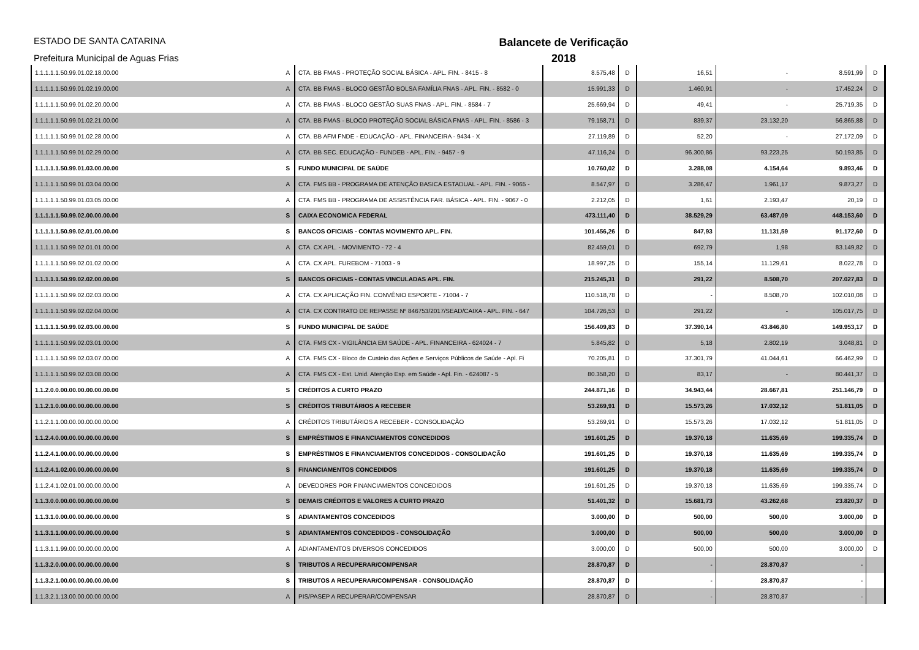ESTADO DE SANTA CATARINA
Prefeitura Municipal de Aguas Frias
Balancete de Verificação
2018
| 1.1.1.1.1.50.99.01.02.18.00.00 | A | CTA. BB FMAS - PROTEÇÃO SOCIAL BÁSICA - APL. FIN. - 8415 - 8 | 8.575,48 | D | 16,51 | - | 8.591,99 | D |
| 1.1.1.1.1.50.99.01.02.19.00.00 | A | CTA. BB FMAS - BLOCO GESTÃO BOLSA FAMÍLIA FNAS - APL. FIN. - 8582 - 0 | 15.991,33 | D | 1.460,91 | - | 17.452,24 | D |
| 1.1.1.1.1.50.99.01.02.20.00.00 | A | CTA. BB FMAS - BLOCO GESTÃO SUAS FNAS - APL. FIN. - 8584 - 7 | 25.669,94 | D | 49,41 | - | 25.719,35 | D |
| 1.1.1.1.1.50.99.01.02.21.00.00 | A | CTA. BB FMAS - BLOCO PROTEÇÃO SOCIAL BÁSICA FNAS - APL. FIN. - 8586 - 3 | 79.158,71 | D | 839,37 | 23.132,20 | 56.865,88 | D |
| 1.1.1.1.1.50.99.01.02.28.00.00 | A | CTA. BB AFM FNDE - EDUCAÇÃO - APL. FINANCEIRA - 9434 - X | 27.119,89 | D | 52,20 | - | 27.172,09 | D |
| 1.1.1.1.1.50.99.01.02.29.00.00 | A | CTA. BB SEC. EDUCAÇÃO - FUNDEB - APL. FIN. - 9457 - 9 | 47.116,24 | D | 96.300,86 | 93.223,25 | 50.193,85 | D |
| 1.1.1.1.1.50.99.01.03.00.00.00 | S | FUNDO MUNICIPAL DE SAÚDE | 10.760,02 | D | 3.288,08 | 4.154,64 | 9.893,46 | D |
| 1.1.1.1.1.50.99.01.03.04.00.00 | A | CTA. FMS BB - PROGRAMA DE ATENÇÃO BASICA ESTADUAL - APL. FIN. - 9065 - | 8.547,97 | D | 3.286,47 | 1.961,17 | 9.873,27 | D |
| 1.1.1.1.1.50.99.01.03.05.00.00 | A | CTA. FMS BB - PROGRAMA DE ASSISTÊNCIA FAR. BÁSICA - APL. FIN. - 9067 - 0 | 2.212,05 | D | 1,61 | 2.193,47 | 20,19 | D |
| 1.1.1.1.1.50.99.02.00.00.00.00 | S | CAIXA ECONOMICA FEDERAL | 473.111,40 | D | 38.529,29 | 63.487,09 | 448.153,60 | D |
| 1.1.1.1.1.50.99.02.01.00.00.00 | S | BANCOS OFICIAIS - CONTAS MOVIMENTO APL. FIN. | 101.456,26 | D | 847,93 | 11.131,59 | 91.172,60 | D |
| 1.1.1.1.1.50.99.02.01.01.00.00 | A | CTA. CX APL. - MOVIMENTO - 72 - 4 | 82.459,01 | D | 692,79 | 1,98 | 83.149,82 | D |
| 1.1.1.1.1.50.99.02.01.02.00.00 | A | CTA. CX APL. FUREBOM - 71003 - 9 | 18.997,25 | D | 155,14 | 11.129,61 | 8.022,78 | D |
| 1.1.1.1.1.50.99.02.02.00.00.00 | S | BANCOS OFICIAIS - CONTAS VINCULADAS APL. FIN. | 215.245,31 | D | 291,22 | 8.508,70 | 207.027,83 | D |
| 1.1.1.1.1.50.99.02.02.03.00.00 | A | CTA. CX APLICAÇÃO FIN. CONVÊNIO ESPORTE - 71004 - 7 | 110.518,78 | D | - | 8.508,70 | 102.010,08 | D |
| 1.1.1.1.1.50.99.02.02.04.00.00 | A | CTA. CX CONTRATO DE REPASSE Nº 846753/2017/SEAD/CAIXA - APL. FIN. - 647 | 104.726,53 | D | 291,22 | - | 105.017,75 | D |
| 1.1.1.1.1.50.99.02.03.00.00.00 | S | FUNDO MUNICIPAL DE SAÚDE | 156.409,83 | D | 37.390,14 | 43.846,80 | 149.953,17 | D |
| 1.1.1.1.1.50.99.02.03.01.00.00 | A | CTA. FMS CX - VIGILÂNCIA EM SAÚDE - APL. FINANCEIRA - 624024 - 7 | 5.845,82 | D | 5,18 | 2.802,19 | 3.048,81 | D |
| 1.1.1.1.1.50.99.02.03.07.00.00 | A | CTA. FMS CX - Bloco de Custeio das Ações e Serviços Públicos de Saúde - Apl. Fi | 70.205,81 | D | 37.301,79 | 41.044,61 | 66.462,99 | D |
| 1.1.1.1.1.50.99.02.03.08.00.00 | A | CTA. FMS CX - Est. Unid. Atenção Esp. em Saúde - Apl. Fin. - 624087 - 5 | 80.358,20 | D | 83,17 | - | 80.441,37 | D |
| 1.1.2.0.0.00.00.00.00.00.00.00 | S | CRÉDITOS A CURTO PRAZO | 244.871,16 | D | 34.943,44 | 28.667,81 | 251.146,79 | D |
| 1.1.2.1.0.00.00.00.00.00.00.00 | S | CRÉDITOS TRIBUTÁRIOS A RECEBER | 53.269,91 | D | 15.573,26 | 17.032,12 | 51.811,05 | D |
| 1.1.2.1.1.00.00.00.00.00.00.00 | A | CRÉDITOS TRIBUTÁRIOS A RECEBER - CONSOLIDAÇÃO | 53.269,91 | D | 15.573,26 | 17.032,12 | 51.811,05 | D |
| 1.1.2.4.0.00.00.00.00.00.00.00 | S | EMPRÉSTIMOS E FINANCIAMENTOS CONCEDIDOS | 191.601,25 | D | 19.370,18 | 11.635,69 | 199.335,74 | D |
| 1.1.2.4.1.00.00.00.00.00.00.00 | S | EMPRÉSTIMOS E FINANCIAMENTOS CONCEDIDOS - CONSOLIDAÇÃO | 191.601,25 | D | 19.370,18 | 11.635,69 | 199.335,74 | D |
| 1.1.2.4.1.02.00.00.00.00.00.00 | S | FINANCIAMENTOS CONCEDIDOS | 191.601,25 | D | 19.370,18 | 11.635,69 | 199.335,74 | D |
| 1.1.2.4.1.02.01.00.00.00.00.00 | A | DEVEDORES POR FINANCIAMENTOS CONCEDIDOS | 191.601,25 | D | 19.370,18 | 11.635,69 | 199.335,74 | D |
| 1.1.3.0.0.00.00.00.00.00.00.00 | S | DEMAIS CRÉDITOS E VALORES A CURTO PRAZO | 51.401,32 | D | 15.681,73 | 43.262,68 | 23.820,37 | D |
| 1.1.3.1.0.00.00.00.00.00.00.00 | S | ADIANTAMENTOS CONCEDIDOS | 3.000,00 | D | 500,00 | 500,00 | 3.000,00 | D |
| 1.1.3.1.1.00.00.00.00.00.00.00 | S | ADIANTAMENTOS CONCEDIDOS - CONSOLIDAÇÃO | 3.000,00 | D | 500,00 | 500,00 | 3.000,00 | D |
| 1.1.3.1.1.99.00.00.00.00.00.00 | A | ADIANTAMENTOS DIVERSOS CONCEDIDOS | 3.000,00 | D | 500,00 | 500,00 | 3.000,00 | D |
| 1.1.3.2.0.00.00.00.00.00.00.00 | S | TRIBUTOS A RECUPERAR/COMPENSAR | 28.870,87 | D | - | 28.870,87 | - | |
| 1.1.3.2.1.00.00.00.00.00.00.00 | S | TRIBUTOS A RECUPERAR/COMPENSAR - CONSOLIDAÇÃO | 28.870,87 | D | - | 28.870,87 | - | |
| 1.1.3.2.1.13.00.00.00.00.00.00 | A | PIS/PASEP A RECUPERAR/COMPENSAR | 28.870,87 | D | - | 28.870,87 | - | |